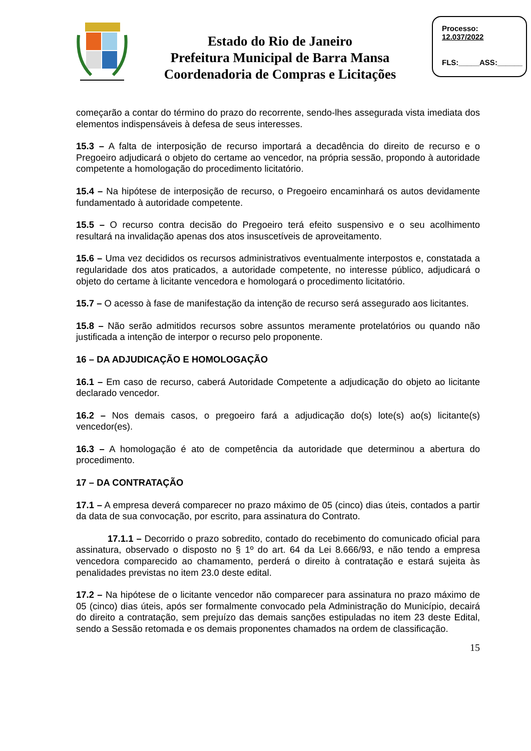Estado do Rio de Janeiro
Prefeitura Municipal de Barra Mansa
Coordenadoria de Compras e Licitações
Processo:
12.037/2022
FLS:_____ASS:______
começarão a contar do término do prazo do recorrente, sendo-lhes assegurada vista imediata dos elementos indispensáveis à defesa de seus interesses.
15.3 – A falta de interposição de recurso importará a decadência do direito de recurso e o Pregoeiro adjudicará o objeto do certame ao vencedor, na própria sessão, propondo à autoridade competente a homologação do procedimento licitatório.
15.4 – Na hipótese de interposição de recurso, o Pregoeiro encaminhará os autos devidamente fundamentado à autoridade competente.
15.5 – O recurso contra decisão do Pregoeiro terá efeito suspensivo e o seu acolhimento resultará na invalidação apenas dos atos insuscetíveis de aproveitamento.
15.6 – Uma vez decididos os recursos administrativos eventualmente interpostos e, constatada a regularidade dos atos praticados, a autoridade competente, no interesse público, adjudicará o objeto do certame à licitante vencedora e homologará o procedimento licitatório.
15.7 – O acesso à fase de manifestação da intenção de recurso será assegurado aos licitantes.
15.8 – Não serão admitidos recursos sobre assuntos meramente protelatórios ou quando não justificada a intenção de interpor o recurso pelo proponente.
16 – DA ADJUDICAÇÃO E HOMOLOGAÇÃO
16.1 – Em caso de recurso, caberá Autoridade Competente a adjudicação do objeto ao licitante declarado vencedor.
16.2 – Nos demais casos, o pregoeiro fará a adjudicação do(s) lote(s) ao(s) licitante(s) vencedor(es).
16.3 – A homologação é ato de competência da autoridade que determinou a abertura do procedimento.
17 – DA CONTRATAÇÃO
17.1 – A empresa deverá comparecer no prazo máximo de 05 (cinco) dias úteis, contados a partir da data de sua convocação, por escrito, para assinatura do Contrato.
17.1.1 – Decorrido o prazo sobredito, contado do recebimento do comunicado oficial para assinatura, observado o disposto no § 1º do art. 64 da Lei 8.666/93, e não tendo a empresa vencedora comparecido ao chamamento, perderá o direito à contratação e estará sujeita às penalidades previstas no item 23.0 deste edital.
17.2 – Na hipótese de o licitante vencedor não comparecer para assinatura no prazo máximo de 05 (cinco) dias úteis, após ser formalmente convocado pela Administração do Município, decairá do direito a contratação, sem prejuízo das demais sanções estipuladas no item 23 deste Edital, sendo a Sessão retomada e os demais proponentes chamados na ordem de classificação.
15